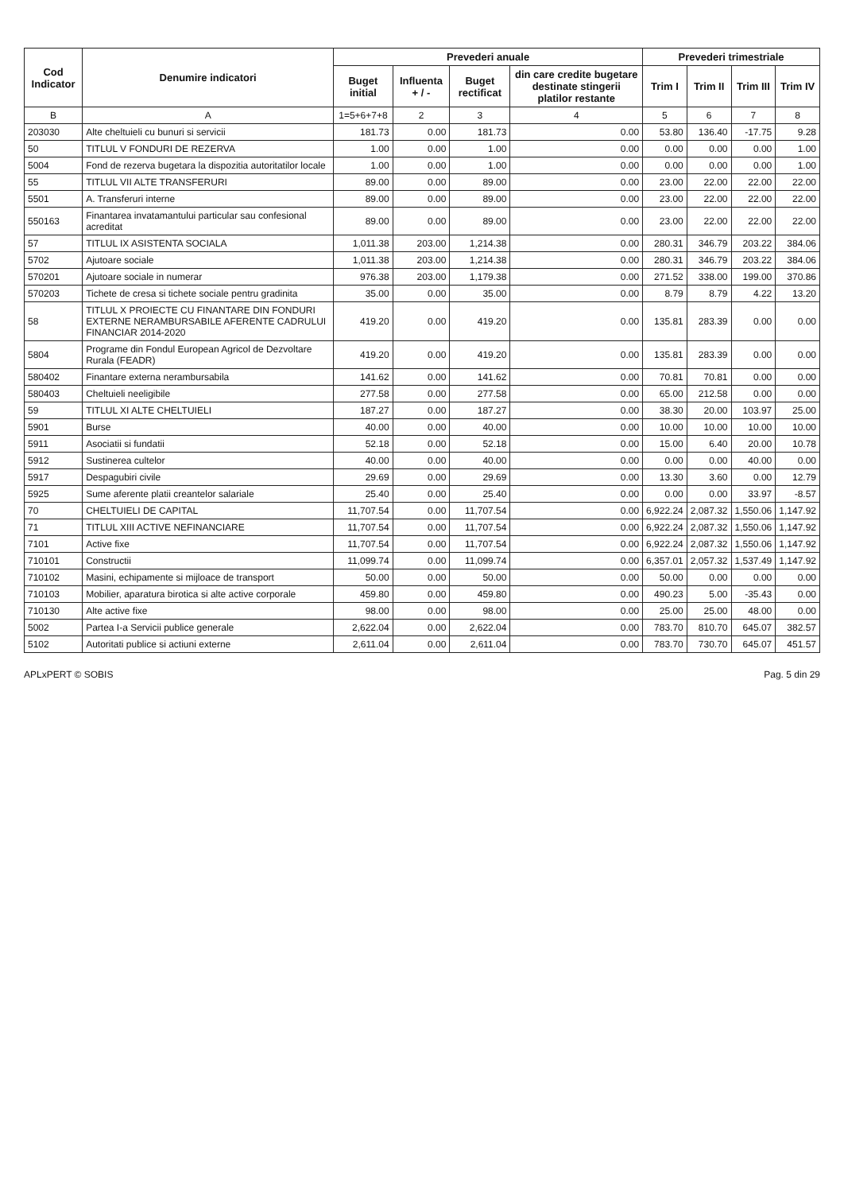| Cod Indicator | Denumire indicatori | Prevederi anuale | | | | Prevederi trimestriale | | | |
| --- | --- | --- | --- | --- | --- | --- | --- | --- | --- |
| | | Buget initial | Influenta + / - | Buget rectificat | din care credite bugetare destinate stingerii platilor restante | Trim I | Trim II | Trim III | Trim IV |
| B | A | 1=5+6+7+8 | 2 | 3 | 4 | 5 | 6 | 7 | 8 |
| 203030 | Alte cheltuieli cu bunuri si servicii | 181.73 | 0.00 | 181.73 | 0.00 | 53.80 | 136.40 | -17.75 | 9.28 |
| 50 | TITLUL V FONDURI DE REZERVA | 1.00 | 0.00 | 1.00 | 0.00 | 0.00 | 0.00 | 0.00 | 1.00 |
| 5004 | Fond de rezerva bugetara la dispozitia autoritatilor locale | 1.00 | 0.00 | 1.00 | 0.00 | 0.00 | 0.00 | 0.00 | 1.00 |
| 55 | TITLUL VII ALTE TRANSFERURI | 89.00 | 0.00 | 89.00 | 0.00 | 23.00 | 22.00 | 22.00 | 22.00 |
| 5501 | A. Transferuri interne | 89.00 | 0.00 | 89.00 | 0.00 | 23.00 | 22.00 | 22.00 | 22.00 |
| 550163 | Finantarea invatamantului particular sau confesional acreditat | 89.00 | 0.00 | 89.00 | 0.00 | 23.00 | 22.00 | 22.00 | 22.00 |
| 57 | TITLUL IX ASISTENTA SOCIALA | 1,011.38 | 203.00 | 1,214.38 | 0.00 | 280.31 | 346.79 | 203.22 | 384.06 |
| 5702 | Ajutoare sociale | 1,011.38 | 203.00 | 1,214.38 | 0.00 | 280.31 | 346.79 | 203.22 | 384.06 |
| 570201 | Ajutoare sociale in numerar | 976.38 | 203.00 | 1,179.38 | 0.00 | 271.52 | 338.00 | 199.00 | 370.86 |
| 570203 | Tichete de cresa si tichete sociale pentru gradinita | 35.00 | 0.00 | 35.00 | 0.00 | 8.79 | 8.79 | 4.22 | 13.20 |
| 58 | TITLUL X PROIECTE CU FINANTARE DIN FONDURI EXTERNE NERAMBURSABILE AFERENTE CADRULUI FINANCIAR 2014-2020 | 419.20 | 0.00 | 419.20 | 0.00 | 135.81 | 283.39 | 0.00 | 0.00 |
| 5804 | Programe din Fondul European Agricol de Dezvoltare Rurala (FEADR) | 419.20 | 0.00 | 419.20 | 0.00 | 135.81 | 283.39 | 0.00 | 0.00 |
| 580402 | Finantare externa nerambursabila | 141.62 | 0.00 | 141.62 | 0.00 | 70.81 | 70.81 | 0.00 | 0.00 |
| 580403 | Cheltuieli neeligibile | 277.58 | 0.00 | 277.58 | 0.00 | 65.00 | 212.58 | 0.00 | 0.00 |
| 59 | TITLUL XI ALTE CHELTUIELI | 187.27 | 0.00 | 187.27 | 0.00 | 38.30 | 20.00 | 103.97 | 25.00 |
| 5901 | Burse | 40.00 | 0.00 | 40.00 | 0.00 | 10.00 | 10.00 | 10.00 | 10.00 |
| 5911 | Asociatii si fundatii | 52.18 | 0.00 | 52.18 | 0.00 | 15.00 | 6.40 | 20.00 | 10.78 |
| 5912 | Sustinerea cultelor | 40.00 | 0.00 | 40.00 | 0.00 | 0.00 | 0.00 | 40.00 | 0.00 |
| 5917 | Despagubiri civile | 29.69 | 0.00 | 29.69 | 0.00 | 13.30 | 3.60 | 0.00 | 12.79 |
| 5925 | Sume aferente platii creantelor salariale | 25.40 | 0.00 | 25.40 | 0.00 | 0.00 | 0.00 | 33.97 | -8.57 |
| 70 | CHELTUIELI DE CAPITAL | 11,707.54 | 0.00 | 11,707.54 | 0.00 | 6,922.24 | 2,087.32 | 1,550.06 | 1,147.92 |
| 71 | TITLUL XIII ACTIVE NEFINANCIARE | 11,707.54 | 0.00 | 11,707.54 | 0.00 | 6,922.24 | 2,087.32 | 1,550.06 | 1,147.92 |
| 7101 | Active fixe | 11,707.54 | 0.00 | 11,707.54 | 0.00 | 6,922.24 | 2,087.32 | 1,550.06 | 1,147.92 |
| 710101 | Constructii | 11,099.74 | 0.00 | 11,099.74 | 0.00 | 6,357.01 | 2,057.32 | 1,537.49 | 1,147.92 |
| 710102 | Masini, echipamente si mijloace de transport | 50.00 | 0.00 | 50.00 | 0.00 | 50.00 | 0.00 | 0.00 | 0.00 |
| 710103 | Mobilier, aparatura birotica si alte active corporale | 459.80 | 0.00 | 459.80 | 0.00 | 490.23 | 5.00 | -35.43 | 0.00 |
| 710130 | Alte active fixe | 98.00 | 0.00 | 98.00 | 0.00 | 25.00 | 25.00 | 48.00 | 0.00 |
| 5002 | Partea I-a Servicii publice generale | 2,622.04 | 0.00 | 2,622.04 | 0.00 | 783.70 | 810.70 | 645.07 | 382.57 |
| 5102 | Autoritati publice si actiuni externe | 2,611.04 | 0.00 | 2,611.04 | 0.00 | 783.70 | 730.70 | 645.07 | 451.57 |
APLxPERT © SOBIS Pag. 5 din 29